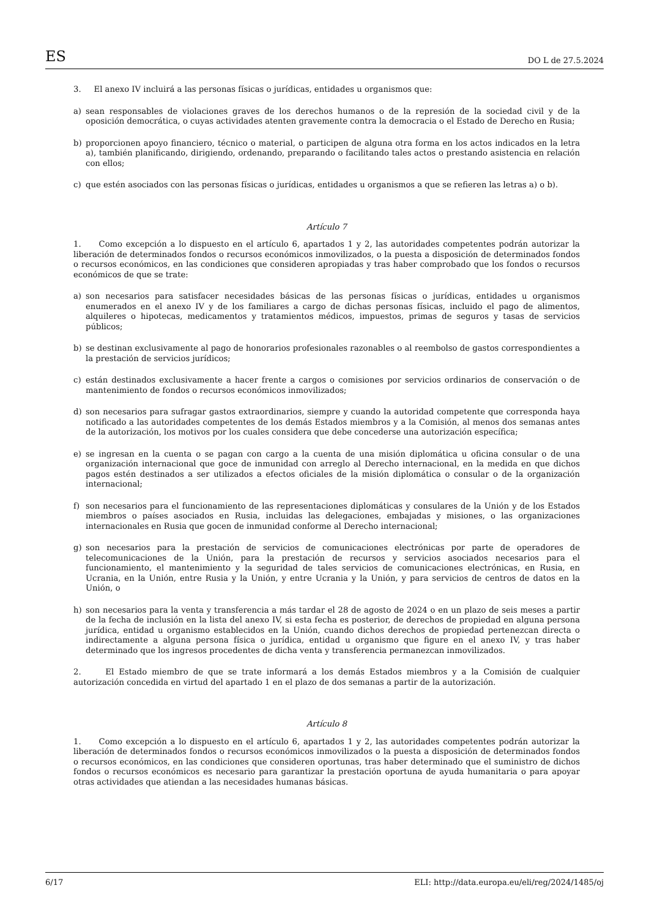ES DO L de 27.5.2024
3. El anexo IV incluirá a las personas físicas o jurídicas, entidades u organismos que:
a) sean responsables de violaciones graves de los derechos humanos o de la represión de la sociedad civil y de la oposición democrática, o cuyas actividades atenten gravemente contra la democracia o el Estado de Derecho en Rusia;
b) proporcionen apoyo financiero, técnico o material, o participen de alguna otra forma en los actos indicados en la letra a), también planificando, dirigiendo, ordenando, preparando o facilitando tales actos o prestando asistencia en relación con ellos;
c) que estén asociados con las personas físicas o jurídicas, entidades u organismos a que se refieren las letras a) o b).
Artículo 7
1. Como excepción a lo dispuesto en el artículo 6, apartados 1 y 2, las autoridades competentes podrán autorizar la liberación de determinados fondos o recursos económicos inmovilizados, o la puesta a disposición de determinados fondos o recursos económicos, en las condiciones que consideren apropiadas y tras haber comprobado que los fondos o recursos económicos de que se trate:
a) son necesarios para satisfacer necesidades básicas de las personas físicas o jurídicas, entidades u organismos enumerados en el anexo IV y de los familiares a cargo de dichas personas físicas, incluido el pago de alimentos, alquileres o hipotecas, medicamentos y tratamientos médicos, impuestos, primas de seguros y tasas de servicios públicos;
b) se destinan exclusivamente al pago de honorarios profesionales razonables o al reembolso de gastos correspondientes a la prestación de servicios jurídicos;
c) están destinados exclusivamente a hacer frente a cargos o comisiones por servicios ordinarios de conservación o de mantenimiento de fondos o recursos económicos inmovilizados;
d) son necesarios para sufragar gastos extraordinarios, siempre y cuando la autoridad competente que corresponda haya notificado a las autoridades competentes de los demás Estados miembros y a la Comisión, al menos dos semanas antes de la autorización, los motivos por los cuales considera que debe concederse una autorización específica;
e) se ingresan en la cuenta o se pagan con cargo a la cuenta de una misión diplomática u oficina consular o de una organización internacional que goce de inmunidad con arreglo al Derecho internacional, en la medida en que dichos pagos estén destinados a ser utilizados a efectos oficiales de la misión diplomática o consular o de la organización internacional;
f) son necesarios para el funcionamiento de las representaciones diplomáticas y consulares de la Unión y de los Estados miembros o países asociados en Rusia, incluidas las delegaciones, embajadas y misiones, o las organizaciones internacionales en Rusia que gocen de inmunidad conforme al Derecho internacional;
g) son necesarios para la prestación de servicios de comunicaciones electrónicas por parte de operadores de telecomunicaciones de la Unión, para la prestación de recursos y servicios asociados necesarios para el funcionamiento, el mantenimiento y la seguridad de tales servicios de comunicaciones electrónicas, en Rusia, en Ucrania, en la Unión, entre Rusia y la Unión, y entre Ucrania y la Unión, y para servicios de centros de datos en la Unión, o
h) son necesarios para la venta y transferencia a más tardar el 28 de agosto de 2024 o en un plazo de seis meses a partir de la fecha de inclusión en la lista del anexo IV, si esta fecha es posterior, de derechos de propiedad en alguna persona jurídica, entidad u organismo establecidos en la Unión, cuando dichos derechos de propiedad pertenezcan directa o indirectamente a alguna persona física o jurídica, entidad u organismo que figure en el anexo IV, y tras haber determinado que los ingresos procedentes de dicha venta y transferencia permanezcan inmovilizados.
2. El Estado miembro de que se trate informará a los demás Estados miembros y a la Comisión de cualquier autorización concedida en virtud del apartado 1 en el plazo de dos semanas a partir de la autorización.
Artículo 8
1. Como excepción a lo dispuesto en el artículo 6, apartados 1 y 2, las autoridades competentes podrán autorizar la liberación de determinados fondos o recursos económicos inmovilizados o la puesta a disposición de determinados fondos o recursos económicos, en las condiciones que consideren oportunas, tras haber determinado que el suministro de dichos fondos o recursos económicos es necesario para garantizar la prestación oportuna de ayuda humanitaria o para apoyar otras actividades que atiendan a las necesidades humanas básicas.
6/17 ELI: http://data.europa.eu/eli/reg/2024/1485/oj